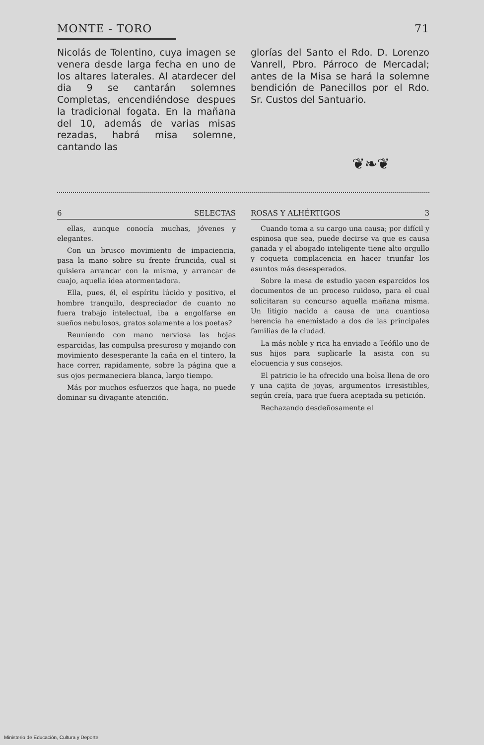MONTE - TORO 71
Nicolás de Tolentino, cuya imagen se venera desde larga fecha en uno de los altares laterales. Al atardecer del dia 9 se cantarán solemnes Completas, encendiéndose despues la tradicional fogata. En la mañana del 10, además de varias misas rezadas, habrá misa solemne, cantando las
glorías del Santo el Rdo. D. Lorenzo Vanrell, Pbro. Párroco de Mercadal; antes de la Misa se hará la solemne bendición de Panecillos por el Rdo. Sr. Custos del Santuario.
❦❧❦
6 SELECTAS
ellas, aunque conocía muchas, jóvenes y elegantes.
Con un brusco movimiento de impaciencia, pasa la mano sobre su frente fruncida, cual si quisiera arrancar con la misma, y arrancar de cuajo, aquella idea atormentadora.
Ella, pues, él, el espíritu lúcido y positivo, el hombre tranquilo, despreciador de cuanto no fuera trabajo intelectual, iba a engolfarse en sueños nebulosos, gratos solamente a los poetas?
Reuniendo con mano nerviosa las hojas esparcidas, las compulsa presuroso y mojando con movimiento desesperante la caña en el tintero, la hace correr, rapidamente, sobre la página que a sus ojos permaneciera blanca, largo tiempo.
Más por muchos esfuerzos que haga, no puede dominar su divagante atención.
ROSAS Y ALHÉRTIGOS 3
Cuando toma a su cargo una causa; por difícil y espinosa que sea, puede decirse va que es causa ganada y el abogado inteligente tiene alto orgullo y coqueta complacencia en hacer triunfar los asuntos más desesperados.
Sobre la mesa de estudio yacen esparcidos los documentos de un proceso ruidoso, para el cual solicitaran su concurso aquella mañana misma. Un litigio nacido a causa de una cuantiosa herencia ha enemistado a dos de las principales familias de la ciudad.
La más noble y rica ha enviado a Teófilo uno de sus hijos para suplicarle la asista con su elocuencia y sus consejos.
El patricio le ha ofrecido una bolsa llena de oro y una cajita de joyas, argumentos irresistibles, según creía, para que fuera aceptada su petición.
Rechazando desdeñosamente el
Ministerio de Educación, Cultura y Deporte